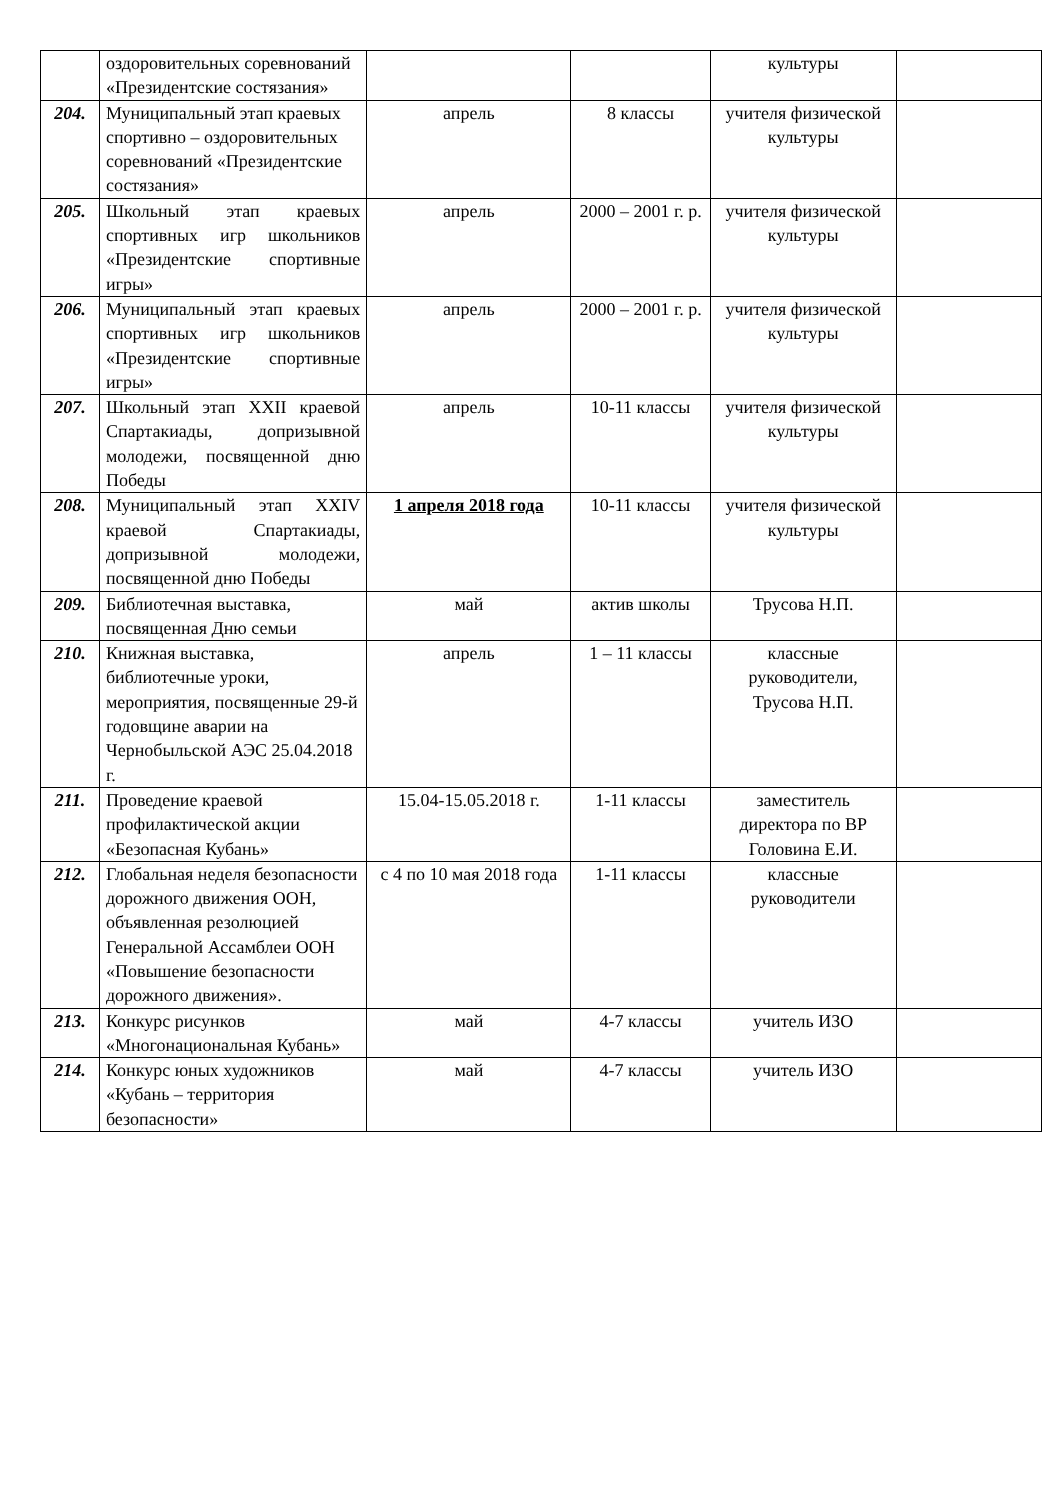| | оздоровительных соревнований «Президентские состязания» | | | культуры | |
| 204. | Муниципальный этап краевых спортивно – оздоровительных соревнований «Президентские состязания» | апрель | 8 классы | учителя физической культуры | |
| 205. | Школьный этап краевых спортивных игр школьников «Президентские спортивные игры» | апрель | 2000 – 2001 г. р. | учителя физической культуры | |
| 206. | Муниципальный этап краевых спортивных игр школьников «Президентские спортивные игры» | апрель | 2000 – 2001 г. р. | учителя физической культуры | |
| 207. | Школьный этап XXII краевой Спартакиады, допризывной молодежи, посвященной дню Победы | апрель | 10-11 классы | учителя физической культуры | |
| 208. | Муниципальный этап XXIV краевой Спартакиады, допризывной молодежи, посвященной дню Победы | 1 апреля 2018 года | 10-11 классы | учителя физической культуры | |
| 209. | Библиотечная выставка, посвященная Дню семьи | май | актив школы | Трусова Н.П. | |
| 210. | Книжная выставка, библиотечные уроки, мероприятия, посвященные 29-й годовщине аварии на Чернобыльской АЭС 25.04.2018 г. | апрель | 1 – 11 классы | классные руководители, Трусова Н.П. | |
| 211. | Проведение краевой профилактической акции «Безопасная Кубань» | 15.04-15.05.2018 г. | 1-11 классы | заместитель директора по ВР Головина Е.И. | |
| 212. | Глобальная неделя безопасности дорожного движения ООН, объявленная резолюцией Генеральной Ассамблеи ООН «Повышение безопасности дорожного движения». | с 4 по 10 мая 2018 года | 1-11 классы | классные руководители | |
| 213. | Конкурс рисунков «Многонациональная Кубань» | май | 4-7 классы | учитель ИЗО | |
| 214. | Конкурс юных художников «Кубань – территория безопасности» | май | 4-7 классы | учитель ИЗО | |